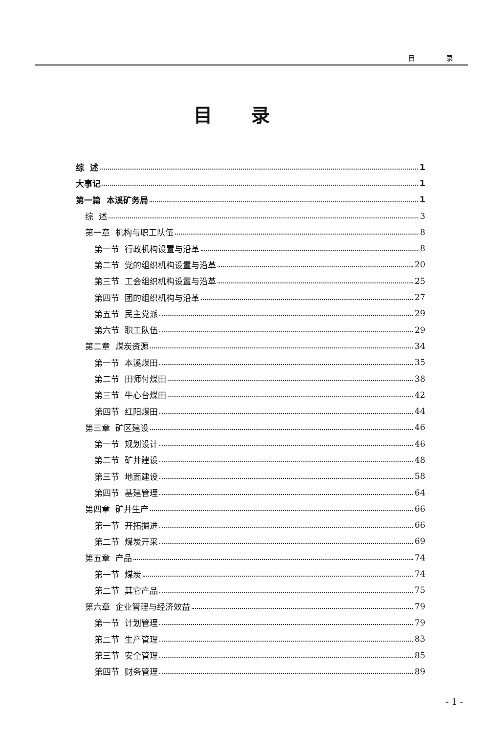目 录
目录
综 述 1
大事记 1
第一篇 本溪矿务局 1
综 述 3
第一章 机构与职工队伍 8
第一节 行政机构设置与沿革 8
第二节 党的组织机构设置与沿革 20
第三节 工会组织机构设置与沿革 25
第四节 团的组织机构与沿革 27
第五节 民主党派 29
第六节 职工队伍 29
第二章 煤炭资源 34
第一节 本溪煤田 35
第二节 田师付煤田 38
第三节 牛心台煤田 42
第四节 红阳煤田 44
第三章 矿区建设 46
第一节 规划设计 46
第二节 矿井建设 48
第三节 地面建设 58
第四节 基建管理 64
第四章 矿井生产 66
第一节 开拓掘进 66
第二节 煤炭开采 69
第五章 产品 74
第一节 煤炭 74
第二节 其它产品 75
第六章 企业管理与经济效益 79
第一节 计划管理 79
第二节 生产管理 83
第三节 安全管理 85
第四节 财务管理 89
- 1 -